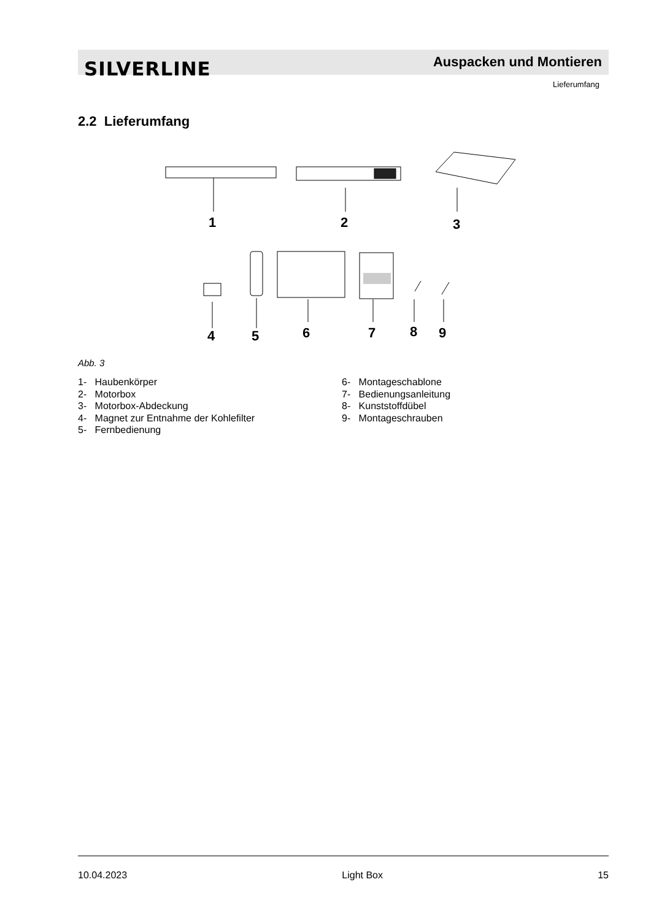SILVERLINE Auspacken und Montieren
Lieferumfang
2.2 Lieferumfang
1
2
3
4
5
6
7
8
9
Abb. 3
1- Haubenkörper
2- Motorbox
3- Motorbox-Abdeckung
4- Magnet zur Entnahme der Kohlefilter
5- Fernbedienung
6- Montageschablone
7- Bedienungsanleitung
8- Kunststoffdübel
9- Montageschrauben
10.04.2023 Light Box 15